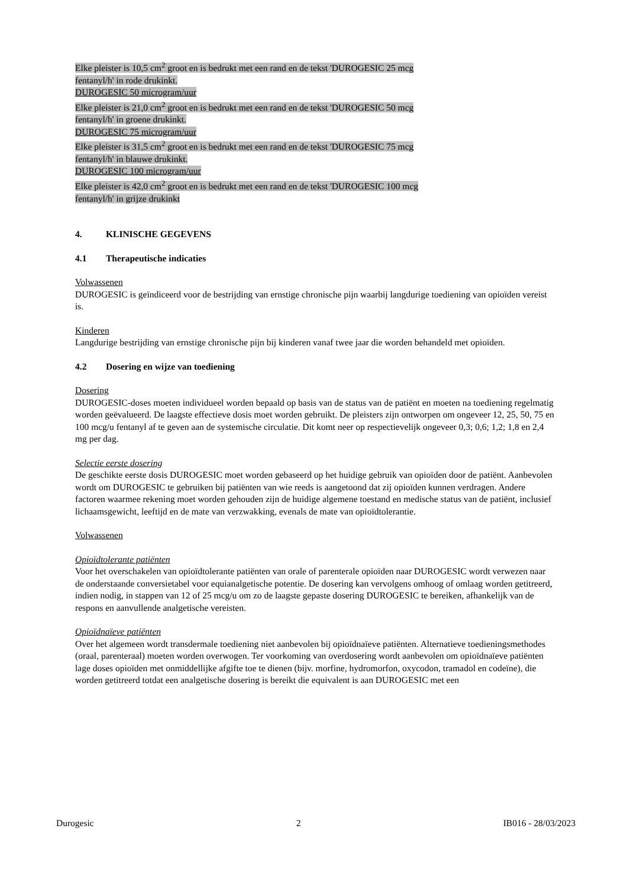Elke pleister is 10,5 cm<sup>2</sup> groot en is bedrukt met een rand en de tekst 'DUROGESIC 25 mcg
fentanyl/h' in rode drukinkt.
DUROGESIC 50 microgram/uur
Elke pleister is 21,0 cm<sup>2</sup> groot en is bedrukt met een rand en de tekst 'DUROGESIC 50 mcg
fentanyl/h' in groene drukinkt.
DUROGESIC 75 microgram/uur
Elke pleister is 31,5 cm<sup>2</sup> groot en is bedrukt met een rand en de tekst 'DUROGESIC 75 mcg
fentanyl/h' in blauwe drukinkt.
DUROGESIC 100 microgram/uur
Elke pleister is 42,0 cm<sup>2</sup> groot en is bedrukt met een rand en de tekst 'DUROGESIC 100 mcg
fentanyl/h' in grijze drukinkt
4. KLINISCHE GEGEVENS
4.1 Therapeutische indicaties
Volwassenen
DUROGESIC is geïndiceerd voor de bestrijding van ernstige chronische pijn waarbij langdurige toediening van opioïden vereist is.
Kinderen
Langdurige bestrijding van ernstige chronische pijn bij kinderen vanaf twee jaar die worden behandeld met opioïden.
4.2 Dosering en wijze van toediening
Dosering
DUROGESIC-doses moeten individueel worden bepaald op basis van de status van de patiënt en moeten na toediening regelmatig worden geëvalueerd. De laagste effectieve dosis moet worden gebruikt. De pleisters zijn ontworpen om ongeveer 12, 25, 50, 75 en 100 mcg/u fentanyl af te geven aan de systemische circulatie. Dit komt neer op respectievelijk ongeveer 0,3; 0,6; 1,2; 1,8 en 2,4 mg per dag.
Selectie eerste dosering
De geschikte eerste dosis DUROGESIC moet worden gebaseerd op het huidige gebruik van opioïden door de patiënt. Aanbevolen wordt om DUROGESIC te gebruiken bij patiënten van wie reeds is aangetoond dat zij opioïden kunnen verdragen. Andere factoren waarmee rekening moet worden gehouden zijn de huidige algemene toestand en medische status van de patiënt, inclusief lichaamsgewicht, leeftijd en de mate van verzwakking, evenals de mate van opioïdtolerantie.
Volwassenen
Opioïdtolerante patiënten
Voor het overschakelen van opioïdtolerante patiënten van orale of parenterale opioïden naar DUROGESIC wordt verwezen naar de onderstaande conversietabel voor equianalgetische potentie. De dosering kan vervolgens omhoog of omlaag worden getitreerd, indien nodig, in stappen van 12 of 25 mcg/u om zo de laagste gepaste dosering DUROGESIC te bereiken, afhankelijk van de respons en aanvullende analgetische vereisten.
Opioïdnaïeve patiënten
Over het algemeen wordt transdermale toediening niet aanbevolen bij opioïdnaïeve patiënten. Alternatieve toedieningsmethodes (oraal, parenteraal) moeten worden overwogen. Ter voorkoming van overdosering wordt aanbevolen om opioïdnaïeve patiënten lage doses opioïden met onmiddellijke afgifte toe te dienen (bijv. morfine, hydromorfon, oxycodon, tramadol en codeïne), die worden getitreerd totdat een analgetische dosering is bereikt die equivalent is aan DUROGESIC met een
Durogesic 2 IB016 - 28/03/2023